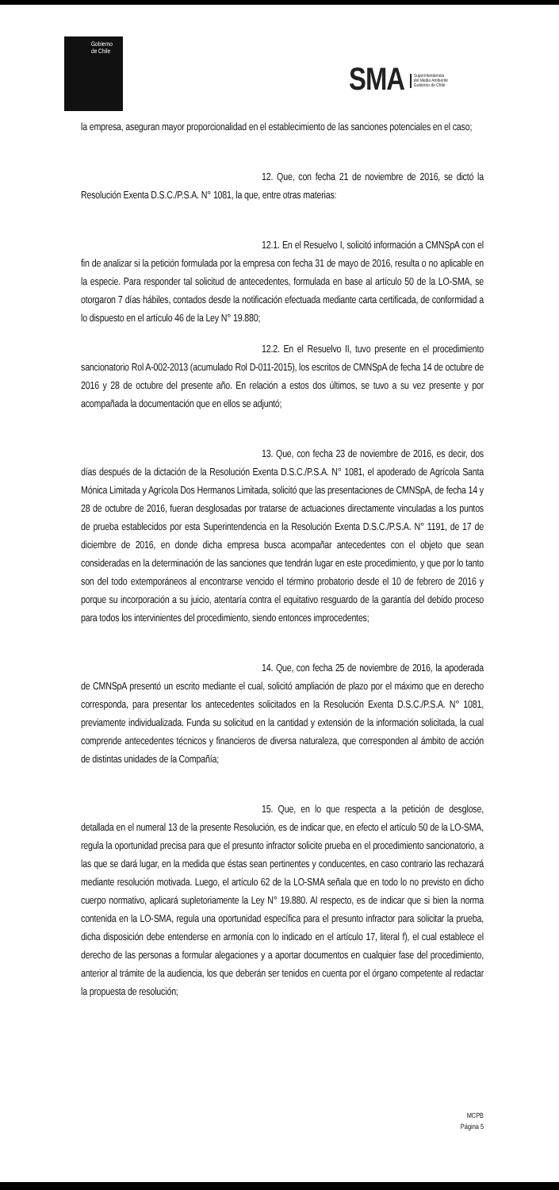Gobierno
de Chile
SMA Superintendencia
del Medio Ambiente
Gobierno de Chile
la empresa, aseguran mayor proporcionalidad en el establecimiento de las sanciones potenciales en el caso;
12. Que, con fecha 21 de noviembre de 2016, se dictó la Resolución Exenta D.S.C./P.S.A. N° 1081, la que, entre otras materias:
12.1. En el Resuelvo I, solicitó información a CMNSpA con el fin de analizar si la petición formulada por la empresa con fecha 31 de mayo de 2016, resulta o no aplicable en la especie. Para responder tal solicitud de antecedentes, formulada en base al artículo 50 de la LO-SMA, se otorgaron 7 días hábiles, contados desde la notificación efectuada mediante carta certificada, de conformidad a lo dispuesto en el artículo 46 de la Ley N° 19.880;
12.2. En el Resuelvo II, tuvo presente en el procedimiento sancionatorio Rol A-002-2013 (acumulado Rol D-011-2015), los escritos de CMNSpA de fecha 14 de octubre de 2016 y 28 de octubre del presente año. En relación a estos dos últimos, se tuvo a su vez presente y por acompañada la documentación que en ellos se adjuntó;
13. Que, con fecha 23 de noviembre de 2016, es decir, dos días después de la dictación de la Resolución Exenta D.S.C./P.S.A. N° 1081, el apoderado de Agrícola Santa Mónica Limitada y Agrícola Dos Hermanos Limitada, solicitó que las presentaciones de CMNSpA, de fecha 14 y 28 de octubre de 2016, fueran desglosadas por tratarse de actuaciones directamente vinculadas a los puntos de prueba establecidos por esta Superintendencia en la Resolución Exenta D.S.C./P.S.A. N° 1191, de 17 de diciembre de 2016, en donde dicha empresa busca acompañar antecedentes con el objeto que sean consideradas en la determinación de las sanciones que tendrán lugar en este procedimiento, y que por lo tanto son del todo extemporáneos al encontrarse vencido el término probatorio desde el 10 de febrero de 2016 y porque su incorporación a su juicio, atentaría contra el equitativo resguardo de la garantía del debido proceso para todos los intervinientes del procedimiento, siendo entonces improcedentes;
14. Que, con fecha 25 de noviembre de 2016, la apoderada de CMNSpA presentó un escrito mediante el cual, solicitó ampliación de plazo por el máximo que en derecho corresponda, para presentar los antecedentes solicitados en la Resolución Exenta D.S.C./P.S.A. N° 1081, previamente individualizada. Funda su solicitud en la cantidad y extensión de la información solicitada, la cual comprende antecedentes técnicos y financieros de diversa naturaleza, que corresponden al ámbito de acción de distintas unidades de la Compañía;
15. Que, en lo que respecta a la petición de desglose, detallada en el numeral 13 de la presente Resolución, es de indicar que, en efecto el artículo 50 de la LO-SMA, regula la oportunidad precisa para que el presunto infractor solicite prueba en el procedimiento sancionatorio, a las que se dará lugar, en la medida que éstas sean pertinentes y conducentes, en caso contrario las rechazará mediante resolución motivada. Luego, el artículo 62 de la LO-SMA señala que en todo lo no previsto en dicho cuerpo normativo, aplicará supletoriamente la Ley N° 19.880. Al respecto, es de indicar que si bien la norma contenida en la LO-SMA, regula una oportunidad específica para el presunto infractor para solicitar la prueba, dicha disposición debe entenderse en armonía con lo indicado en el artículo 17, literal f), el cual establece el derecho de las personas a formular alegaciones y a aportar documentos en cualquier fase del procedimiento, anterior al trámite de la audiencia, los que deberán ser tenidos en cuenta por el órgano competente al redactar la propuesta de resolución;
MCPB
Página 5